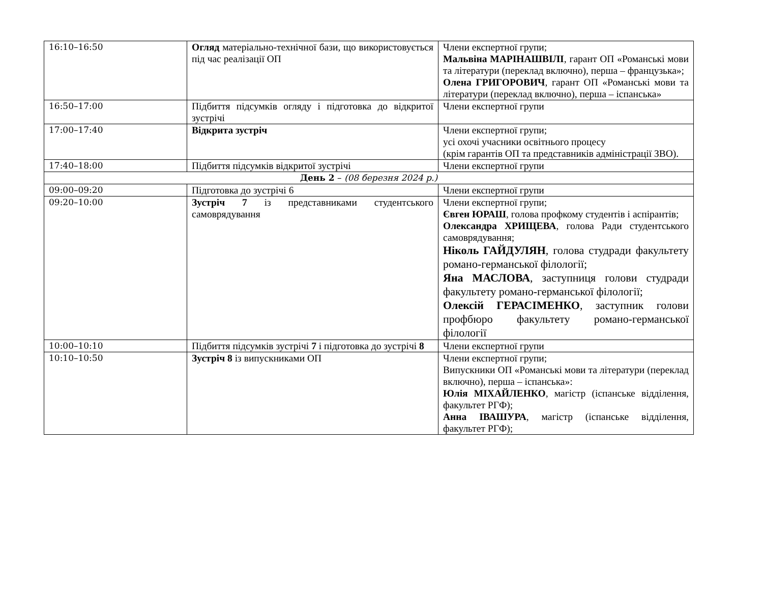| 16:10–16:50 | Огляд матеріально-технічної бази, що використовується під час реалізації ОП | Члени експертної групи; Мальвіна МАРІНАШВІЛІ , гарант ОП «Романські мови та літератури (переклад включно), перша – французька»; Олена ГРИГОРОВИЧ , гарант ОП «Романські мови та літератури (переклад включно), перша – іспанська» |
| 16:50–17:00 | Підбиття підсумків огляду і підготовка до відкритої зустрічі | Члени експертної групи |
| 17:00–17:40 | Відкрита зустріч | Члени експертної групи; усі охочі учасники освітнього процесу (крім гарантів ОП та представників адміністрації ЗВО). |
| 17:40–18:00 | Підбиття підсумків відкритої зустрічі | Члени експертної групи |
| День 2 – (08 березня 2024 р.) | | |
| 09:00–09:20 | Підготовка до зустрічі 6 | Члени експертної групи |
| 09:20–10:00 | Зустріч 7 із представниками студентського самоврядування | Члени експертної групи; Євген ЮРАШ , голова профкому студентів і аспірантів; Олександра ХРИЩЕВА , голова Ради студентського самоврядування; Ніколь ГАЙДУЛЯН , голова студради факультету романо-германської філології; Яна МАСЛОВА , заступниця голови студради факультету романо-германської філології; Олексій ГЕРАСІМЕНКО , заступник голови профбюро факультету романо-германської філології |
| 10:00–10:10 | Підбиття підсумків зустрічі 7 і підготовка до зустрічі 8 | Члени експертної групи |
| 10:10–10:50 | Зустріч 8 із випускниками ОП | Члени експертної групи; Випускники ОП «Романські мови та літератури (переклад включно), перша – іспанська»: Юлія МІХАЙЛЕНКО , магістр (іспанське відділення, факультет РГФ); Анна ІВАШУРА , магістр (іспанське відділення, факультет РГФ); |